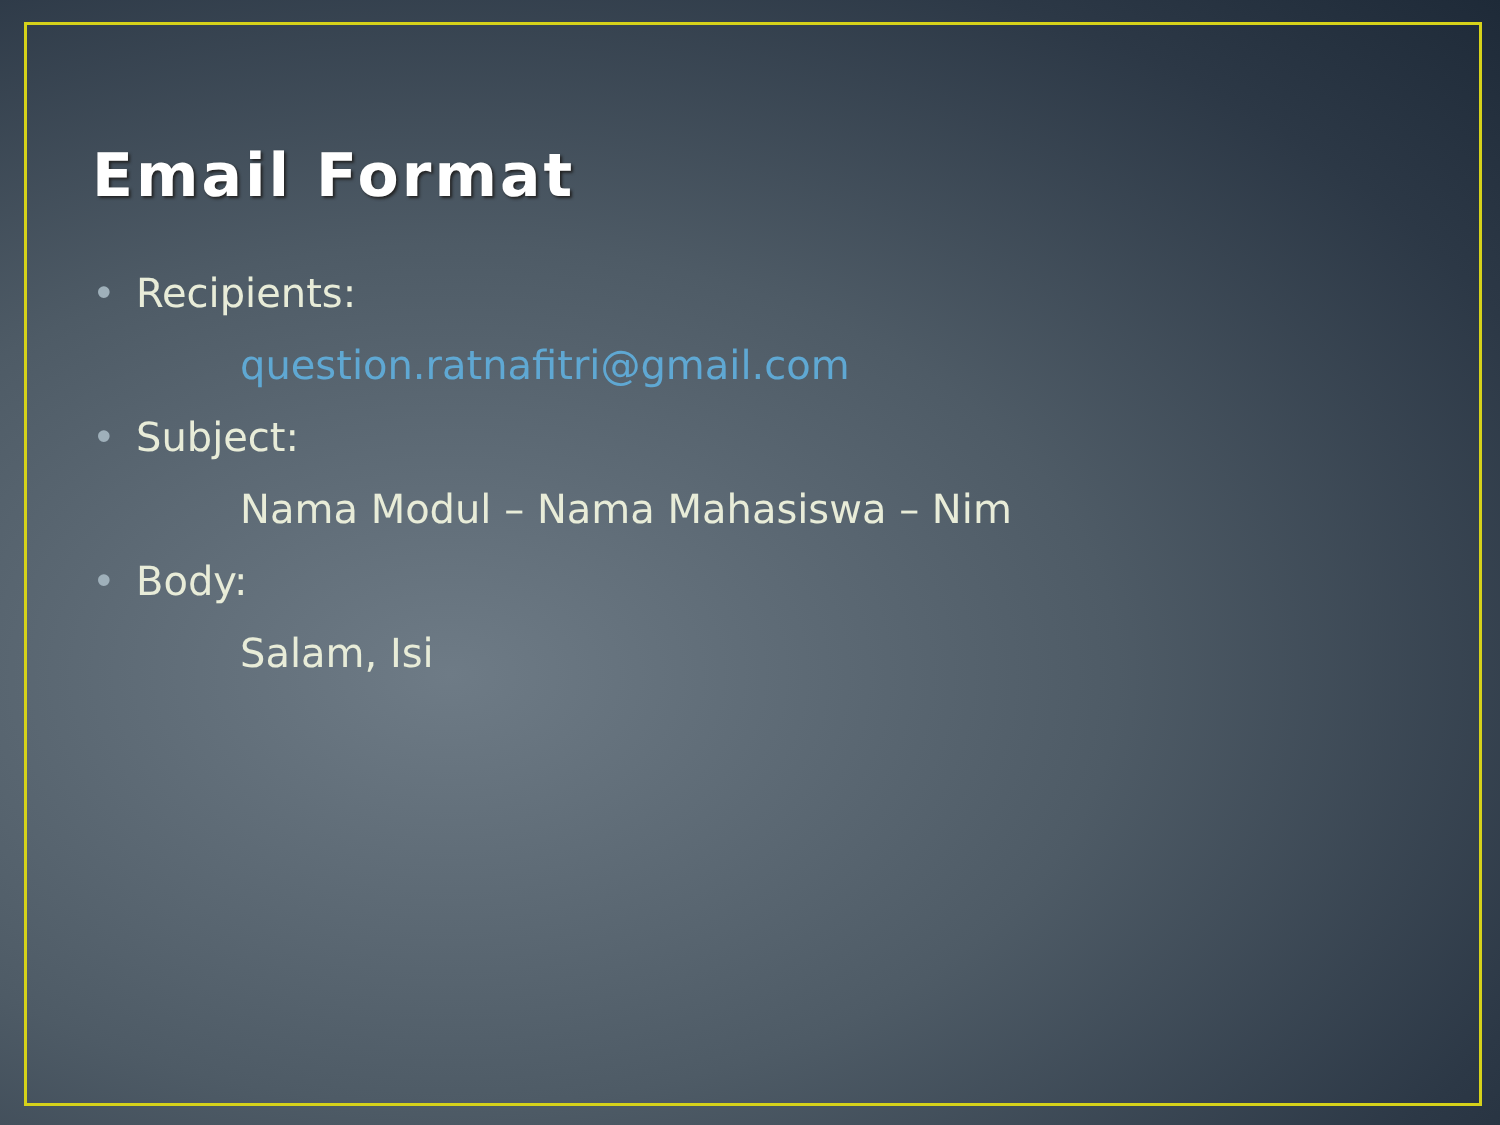Email Format
• Recipients:
question.ratnafitri@gmail.com
• Subject:
Nama Modul – Nama Mahasiswa – Nim
• Body:
Salam, Isi